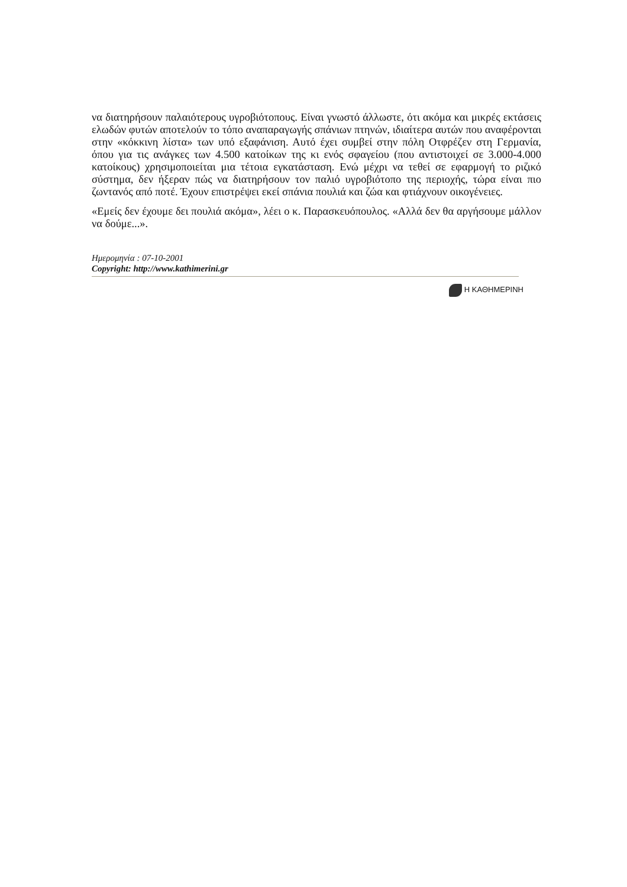να διατηρήσουν παλαιότερους υγροβιότοπους. Είναι γνωστό άλλωστε, ότι ακόμα και μικρές εκτάσεις ελωδών φυτών αποτελούν το τόπο αναπαραγωγής σπάνιων πτηνών, ιδιαίτερα αυτών που αναφέρονται στην «κόκκινη λίστα» των υπό εξαφάνιση. Αυτό έχει συμβεί στην πόλη Οτφρέζεν στη Γερμανία, όπου για τις ανάγκες των 4.500 κατοίκων της κι ενός σφαγείου (που αντιστοιχεί σε 3.000-4.000 κατοίκους) χρησιμοποιείται μια τέτοια εγκατάσταση. Ενώ μέχρι να τεθεί σε εφαρμογή το ριζικό σύστημα, δεν ήξεραν πώς να διατηρήσουν τον παλιό υγροβιότοπο της περιοχής, τώρα είναι πιο ζωντανός από ποτέ. Έχουν επιστρέψει εκεί σπάνια πουλιά και ζώα και φτιάχνουν οικογένειες.
«Εμείς δεν έχουμε δει πουλιά ακόμα», λέει ο κ. Παρασκευόπουλος. «Αλλά δεν θα αργήσουμε μάλλον να δούμε...».
Ημερομηνία : 07-10-2001
Copyright: http://www.kathimerini.gr
Η ΚΑΘΗΜΕΡΙΝΗ